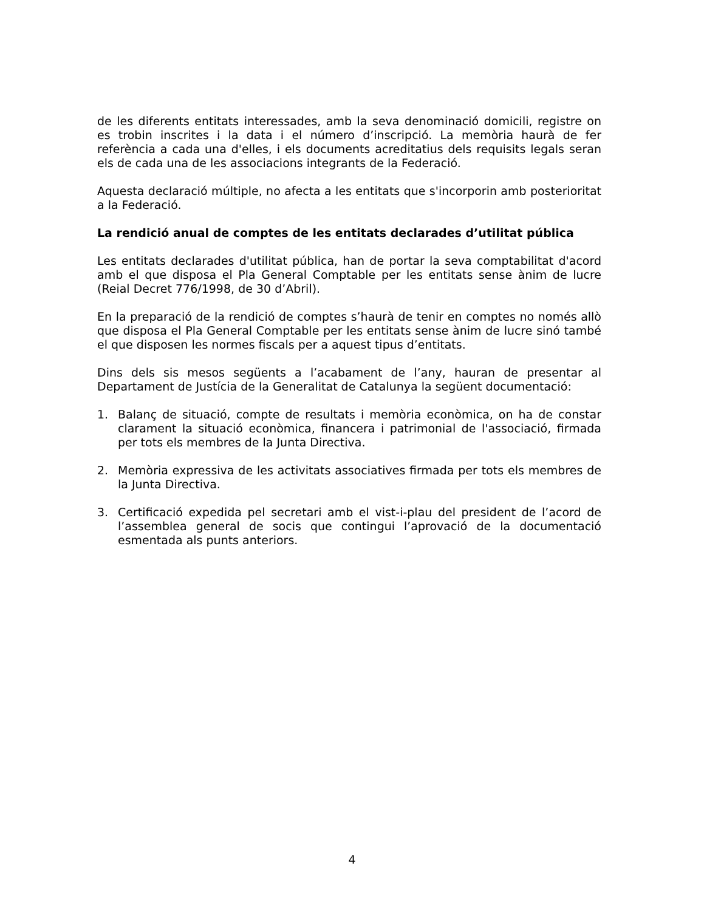de les diferents entitats interessades, amb la seva denominació domicili, registre on es trobin inscrites i la data i el número d’inscripció. La memòria haurà de fer referència a cada una d'elles, i els documents acreditatius dels requisits legals seran els de cada una de les associacions integrants de la Federació.
Aquesta declaració múltiple, no afecta a les entitats que s'incorporin amb posterioritat a la Federació.
La rendició anual de comptes de les entitats declarades d’utilitat pública
Les entitats declarades d'utilitat pública, han de portar la seva comptabilitat d'acord amb el que disposa el Pla General Comptable per les entitats sense ànim de lucre (Reial Decret 776/1998, de 30 d’Abril).
En la preparació de la rendició de comptes s’haurà de tenir en comptes no només allò que disposa el Pla General Comptable per les entitats sense ànim de lucre sinó també el que disposen les normes fiscals per a aquest tipus d’entitats.
Dins dels sis mesos següents a l’acabament de l’any, hauran de presentar al Departament de Justícia de la Generalitat de Catalunya la següent documentació:
1. Balanç de situació, compte de resultats i memòria econòmica, on ha de constar clarament la situació econòmica, financera i patrimonial de l'associació, firmada per tots els membres de la Junta Directiva.
2. Memòria expressiva de les activitats associatives firmada per tots els membres de la Junta Directiva.
3. Certificació expedida pel secretari amb el vist-i-plau del president de l’acord de l’assemblea general de socis que contingui l’aprovació de la documentació esmentada als punts anteriors.
4